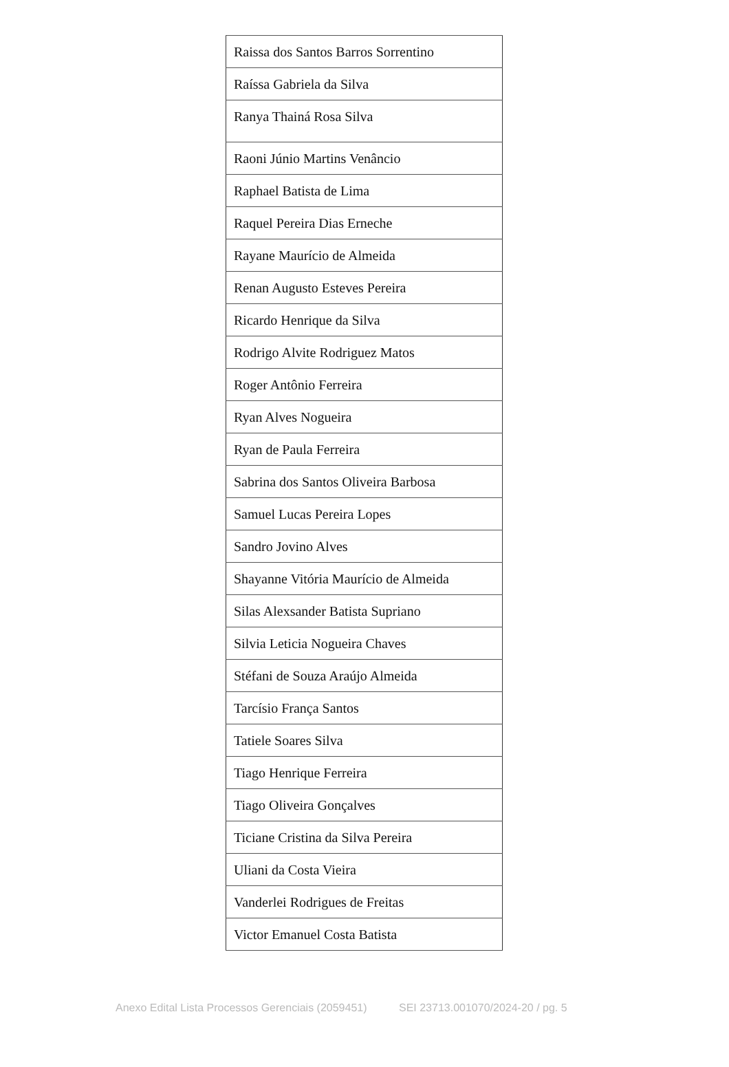| Raissa dos Santos Barros Sorrentino |
| Raíssa Gabriela da Silva |
| Ranya Thainá Rosa Silva |
| Raoni Júnio Martins Venâncio |
| Raphael Batista de Lima |
| Raquel Pereira Dias Erneche |
| Rayane Maurício de Almeida |
| Renan Augusto Esteves Pereira |
| Ricardo Henrique da Silva |
| Rodrigo Alvite Rodriguez Matos |
| Roger Antônio Ferreira |
| Ryan Alves Nogueira |
| Ryan de Paula Ferreira |
| Sabrina dos Santos Oliveira Barbosa |
| Samuel Lucas Pereira Lopes |
| Sandro Jovino Alves |
| Shayanne Vitória Maurício de Almeida |
| Silas Alexsander Batista Supriano |
| Silvia Leticia Nogueira Chaves |
| Stéfani de Souza Araújo Almeida |
| Tarcísio França Santos |
| Tatiele Soares Silva |
| Tiago Henrique Ferreira |
| Tiago Oliveira Gonçalves |
| Ticiane Cristina da Silva Pereira |
| Uliani da Costa Vieira |
| Vanderlei Rodrigues de Freitas |
| Victor Emanuel Costa Batista |
Anexo Edital Lista Processos Gerenciais (2059451) SEI 23713.001070/2024-20 / pg. 5